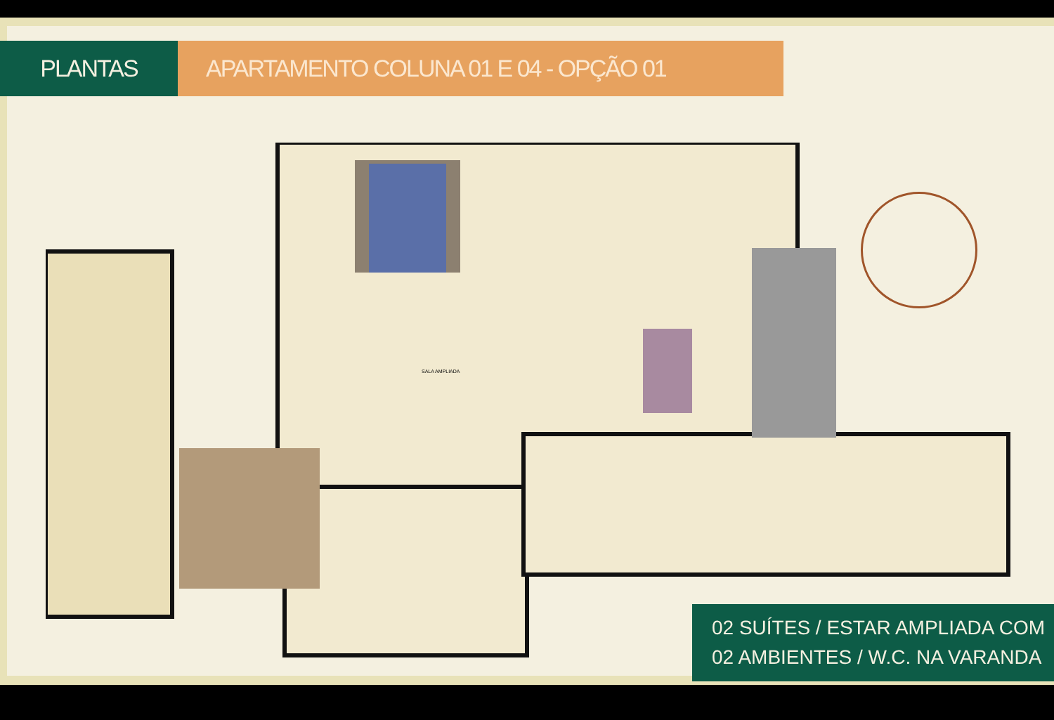PLANTAS APARTAMENTO COLUNA 01 E 04 - OPÇÃO 01
SALA AMPLIADA
02 SUÍTES / ESTAR AMPLIADA COM
02 AMBIENTES / W.C. NA VARANDA